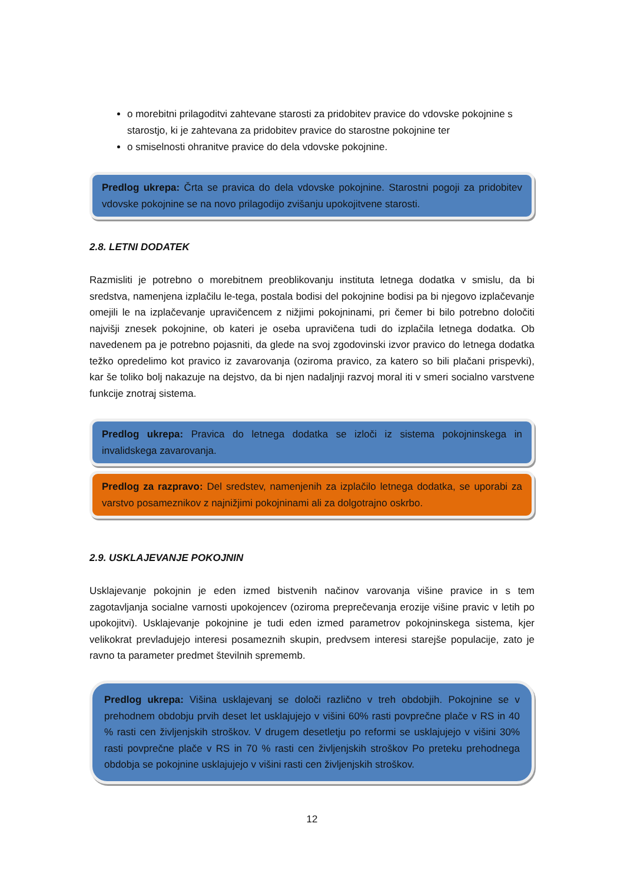o morebitni prilagoditvi zahtevane starosti za pridobitev pravice do vdovske pokojnine s starostjo, ki je zahtevana za pridobitev pravice do starostne pokojnine ter
o smiselnosti ohranitve pravice do dela vdovske pokojnine.
Predlog ukrepa: Črta se pravica do dela vdovske pokojnine. Starostni pogoji za pridobitev vdovske pokojnine se na novo prilagodijo zvišanju upokojitvene starosti.
2.8. LETNI DODATEK
Razmisliti je potrebno o morebitnem preoblikovanju instituta letnega dodatka v smislu, da bi sredstva, namenjena izplačilu le-tega, postala bodisi del pokojnine bodisi pa bi njegovo izplačevanje omejili le na izplačevanje upravičencem z nižjimi pokojninami, pri čemer bi bilo potrebno določiti najvišji znesek pokojnine, ob kateri je oseba upravičena tudi do izplačila letnega dodatka. Ob navedenem pa je potrebno pojasniti, da glede na svoj zgodovinski izvor pravico do letnega dodatka težko opredelimo kot pravico iz zavarovanja (oziroma pravico, za katero so bili plačani prispevki), kar še toliko bolj nakazuje na dejstvo, da bi njen nadaljnji razvoj moral iti v smeri socialno varstvene funkcije znotraj sistema.
Predlog ukrepa: Pravica do letnega dodatka se izloči iz sistema pokojninskega in invalidskega zavarovanja.
Predlog za razpravo: Del sredstev, namenjenih za izplačilo letnega dodatka, se uporabi za varstvo posameznikov z najnižjimi pokojninami ali za dolgotrajno oskrbo.
2.9. USKLAJEVANJE POKOJNIN
Usklajevanje pokojnin je eden izmed bistvenih načinov varovanja višine pravice in s tem zagotavljanja socialne varnosti upokojencev (oziroma preprečevanja erozije višine pravic v letih po upokojitvi). Usklajevanje pokojnine je tudi eden izmed parametrov pokojninskega sistema, kjer velikokrat prevladujejo interesi posameznih skupin, predvsem interesi starejše populacije, zato je ravno ta parameter predmet številnih sprememb.
Predlog ukrepa: Višina usklajevanj se določi različno v treh obdobjih. Pokojnine se v prehodnem obdobju prvih deset let usklajujejo v višini 60% rasti povprečne plače v RS in 40 % rasti cen življenjskih stroškov. V drugem desetletju po reformi se usklajujejo v višini 30% rasti povprečne plače v RS in 70 % rasti cen življenjskih stroškov Po preteku prehodnega obdobja se pokojnine usklajujejo v višini rasti cen življenjskih stroškov.
12